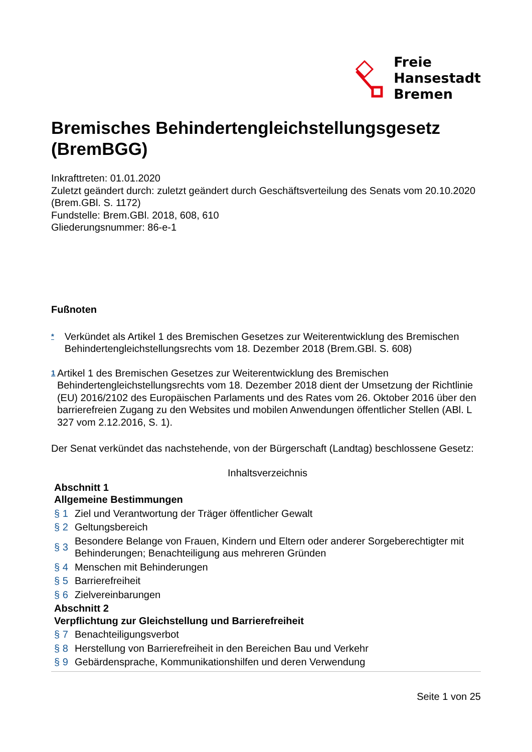Freie
Hansestadt
Bremen
Bremisches Behindertengleichstellungsgesetz (BremBGG)
Inkrafttreten: 01.01.2020
Zuletzt geändert durch: zuletzt geändert durch Geschäftsverteilung des Senats vom 20.10.2020 (Brem.GBl. S. 1172)
Fundstelle: Brem.GBl. 2018, 608, 610
Gliederungsnummer: 86-e-1
Fußnoten
*
Verkündet als Artikel 1 des Bremischen Gesetzes zur Weiterentwicklung des Bremischen Behindertengleichstellungsrechts vom 18. Dezember 2018 (Brem.GBl. S. 608)
1
Artikel 1 des Bremischen Gesetzes zur Weiterentwicklung des Bremischen Behindertengleichstellungsrechts vom 18. Dezember 2018 dient der Umsetzung der Richtlinie (EU) 2016/2102 des Europäischen Parlaments und des Rates vom 26. Oktober 2016 über den barrierefreien Zugang zu den Websites und mobilen Anwendungen öffentlicher Stellen (ABl. L 327 vom 2.12.2016, S. 1).
Der Senat verkündet das nachstehende, von der Bürgerschaft (Landtag) beschlossene Gesetz:
Inhaltsverzeichnis
Abschnitt 1
Allgemeine Bestimmungen
§ 1 Ziel und Verantwortung der Träger öffentlicher Gewalt
§ 2 Geltungsbereich
§ 3 Besondere Belange von Frauen, Kindern und Eltern oder anderer Sorgeberechtigter mit Behinderungen; Benachteiligung aus mehreren Gründen
§ 4 Menschen mit Behinderungen
§ 5 Barrierefreiheit
§ 6 Zielvereinbarungen
Abschnitt 2
Verpflichtung zur Gleichstellung und Barrierefreiheit
§ 7 Benachteiligungsverbot
§ 8 Herstellung von Barrierefreiheit in den Bereichen Bau und Verkehr
§ 9 Gebärdensprache, Kommunikationshilfen und deren Verwendung
Seite 1 von 25